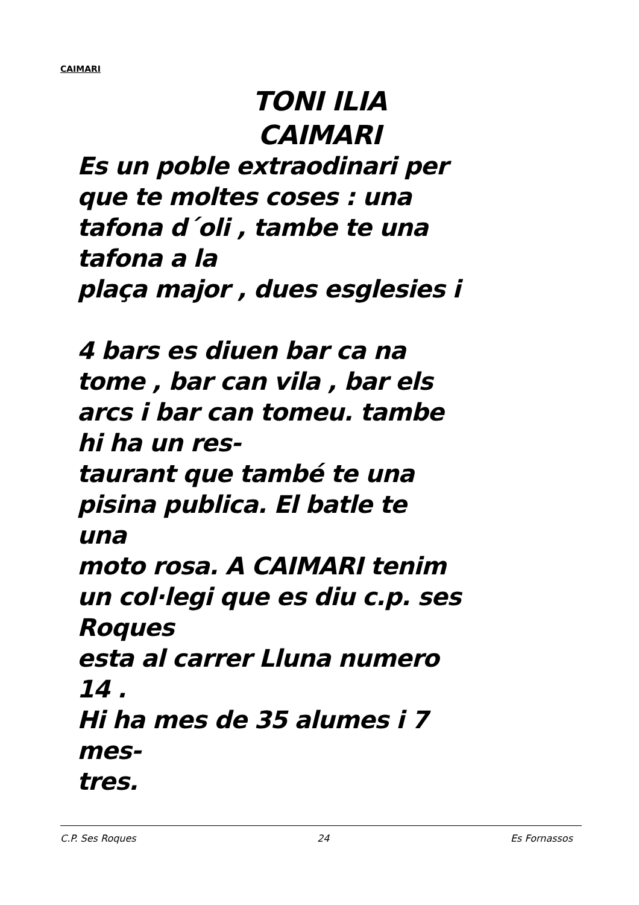CAIMARI
TONI ILIA
CAIMARI
Es un poble extraodinari per
que te moltes coses : una
tafona d´oli , tambe te una
tafona a la
plaça major , dues esglesies i
4 bars es diuen bar ca na
tome , bar can vila , bar els
arcs i bar can tomeu. tambe
hi ha un res-
taurant que també te una
pisina publica. El batle te
una
moto rosa. A CAIMARI tenim
un col·legi que es diu c.p. ses
Roques
esta al carrer Lluna numero
14 .
Hi ha mes de 35 alumes i 7
mes-
tres.
C.P. Ses Roques 24 Es Fornassos